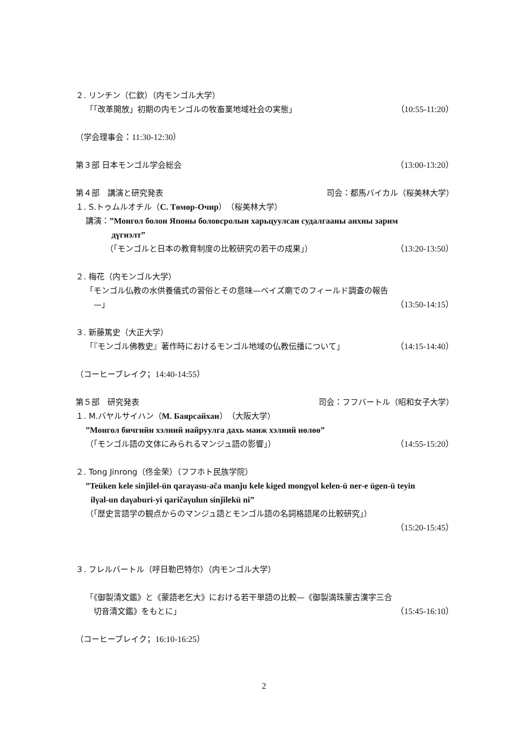２. リンチン（仁欽）（内モンゴル大学）
「「改革開放」初期の内モンゴルの牧畜業地域社会の実態」
（10:55-11:20）
（学会理事会：11:30-12:30）
第３部 日本モンゴル学会総会 （13:00-13:20）
第４部　講演と研究発表 司会：都馬バイカル（桜美林大学）
１. S.トゥムルオチル（С. Төмөр-Очир）（桜美林大学）
講演：”Монгол болон Японы боловсролын харьцуулсан судалгааны анхны зарим
дүгнэлт”
（「モンゴルと日本の教育制度の比較研究の若干の成果」）
（13:20-13:50）
２. 梅花（内モンゴル大学）
「モンゴル仏教の水供養儀式の習俗とその意味—ベイズ廟でのフィールド調査の報告
—」 （13:50-14:15）
３. 新藤篤史（大正大学）
「『モンゴル佛教史』著作時におけるモンゴル地域の仏教伝播について」
（14:15-14:40）
（コーヒーブレイク；14:40-14:55）
第５部　研究発表 司会：フフバートル（昭和女子大学）
１. M.バヤルサイハン（М. Баярсайхан）（大阪大学）
”Монгол бичгийн хэлний найруулга дахь манж хэлний нөлөө”
（「モンゴル語の文体にみられるマンジュ語の影響」）
（14:55-15:20）
２. Tong Jinrong（佟金荣）（フフホト民族学院）
”Teüken kele sinǰilel-ün qaraγasu-ača manǰu kele kiged mongγol kelen-ü ner-e ügen-ü teyin
ilγal-un daγaburi-yi qaričaγulun sinǰilekü ni”
（「歴史言語学の観点からのマンジュ語とモンゴル語の名詞格語尾の比較研究」）
（15:20-15:45）
３. フレルバートル（呼日勒巴特尔）（内モンゴル大学）
「《御製清文鑑》と《蒙語老乞大》における若干単語の比較—《御製満珠蒙古漢字三合
切音清文鑑》をもとに」 （15:45-16:10）
（コーヒーブレイク；16:10-16:25）
2